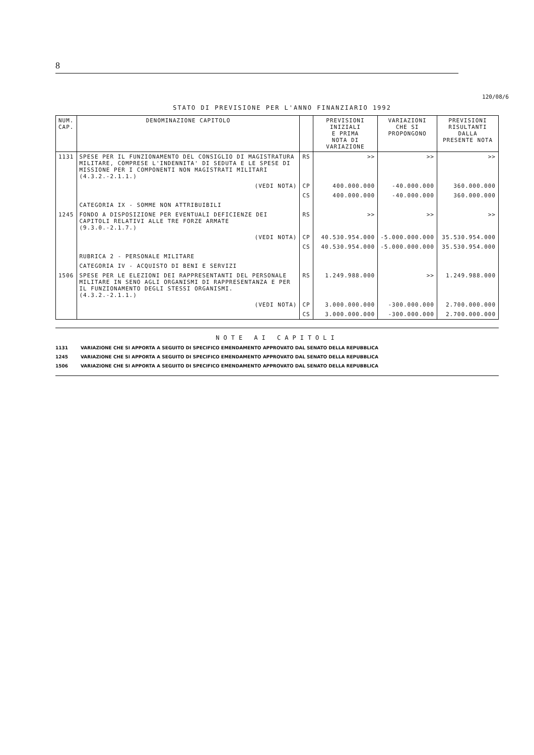8
120/08/6
STATO DI PREVISIONE PER L'ANNO FINANZIARIO 1992
| NUM. CAP. | DENOMINAZIONE CAPITOLO | | PREVISIONI INIZIALI E PRIMA NOTA DI VARIAZIONE | VARIAZIONI CHE SI PROPONGONO | PREVISIONI RISULTANTI DALLA PRESENTE NOTA |
| --- | --- | --- | --- | --- | --- |
| 1131 | SPESE PER IL FUNZIONAMENTO DEL CONSIGLIO DI MAGISTRATURA MILITARE, COMPRESE L'INDENNITA' DI SEDUTA E LE SPESE DI MISSIONE PER I COMPONENTI NON MAGISTRATI MILITARI (4.3.2.-2.1.1.) | RS | >> | >> | >> |
| | (VEDI NOTA) | CP | 400.000.000 | -40.000.000 | 360.000.000 |
| | | CS | 400.000.000 | -40.000.000 | 360.000.000 |
| | CATEGORIA IX - SOMME NON ATTRIBUIBILI | | | | |
| 1245 | FONDO A DISPOSIZIONE PER EVENTUALI DEFICIENZE DEI CAPITOLI RELATIVI ALLE TRE FORZE ARMATE (9.3.0.-2.1.7.) | RS | >> | >> | >> |
| | (VEDI NOTA) | CP | 40.530.954.000 | -5.000.000.000 | 35.530.954.000 |
| | | CS | 40.530.954.000 | -5.000.000.000 | 35.530.954.000 |
| | RUBRICA 2 - PERSONALE MILITARE | | | | |
| | CATEGORIA IV - ACQUISTO DI BENI E SERVIZI | | | | |
| 1506 | SPESE PER LE ELEZIONI DEI RAPPRESENTANTI DEL PERSONALE MILITARE IN SENO AGLI ORGANISMI DI RAPPRESENTANZA E PER IL FUNZIONAMENTO DEGLI STESSI ORGANISMI. (4.3.2.-2.1.1.) | RS | 1.249.988.000 | >> | 1.249.988.000 |
| | (VEDI NOTA) | CP | 3.000.000.000 | -300.000.000 | 2.700.000.000 |
| | | CS | 3.000.000.000 | -300.000.000 | 2.700.000.000 |
NOTE AI CAPITOLI
1131 VARIAZIONE CHE SI APPORTA A SEGUITO DI SPECIFICO EMENDAMENTO APPROVATO DAL SENATO DELLA REPUBBLICA
1245 VARIAZIONE CHE SI APPORTA A SEGUITO DI SPECIFICO EMENDAMENTO APPROVATO DAL SENATO DELLA REPUBBLICA
1506 VARIAZIONE CHE SI APPORTA A SEGUITO DI SPECIFICO EMENDAMENTO APPROVATO DAL SENATO DELLA REPUBBLICA